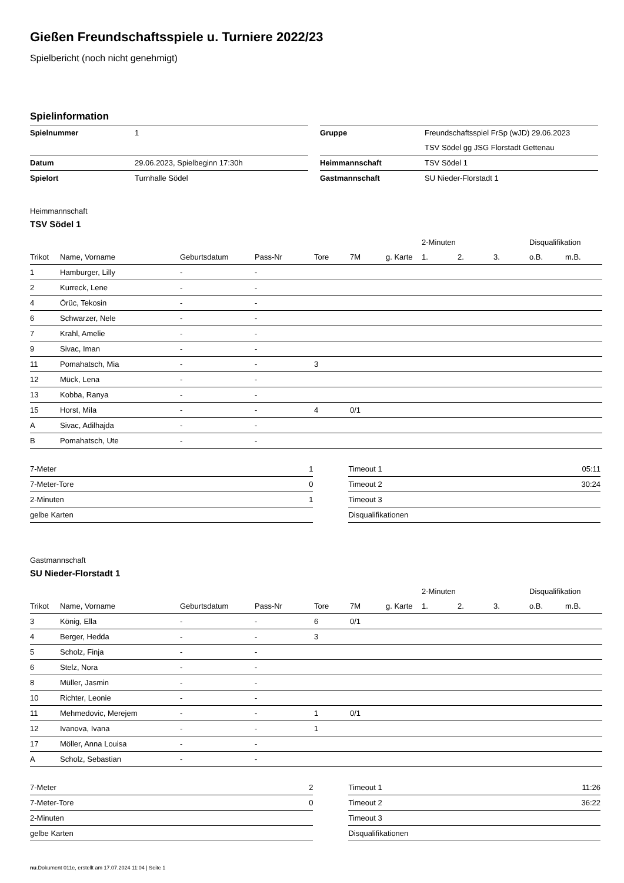Gießen Freundschaftsspiele u. Turniere 2022/23
Spielbericht (noch nicht genehmigt)
Spielinformation
| Spielnummer | 1 |
| Datum | 29.06.2023, Spielbeginn 17:30h |
| Spielort | Turnhalle Södel |
| Gruppe | Freundschaftsspiel FrSp (wJD) 29.06.2023 |
| | TSV Södel gg JSG Florstadt Gettenau |
| Heimmannschaft | TSV Södel 1 |
| Gastmannschaft | SU Nieder-Florstadt 1 |
Heimmannschaft
TSV Södel 1
| | | | | | | | 2-Minuten | | | Disqualifikation | |
| --- | --- | --- | --- | --- | --- | --- | --- | --- | --- | --- | --- |
| Trikot | Name, Vorname | Geburtsdatum | Pass-Nr | Tore | 7M | g. Karte | 1. | 2. | 3. | o.B. | m.B. |
| 1 | Hamburger, Lilly | - | - | | | | | | | | |
| 2 | Kurreck, Lene | - | - | | | | | | | | |
| 4 | Örüc, Tekosin | - | - | | | | | | | | |
| 6 | Schwarzer, Nele | - | - | | | | | | | | |
| 7 | Krahl, Amelie | - | - | | | | | | | | |
| 9 | Sivac, Iman | - | - | | | | | | | | |
| 11 | Pomahatsch, Mia | - | - | 3 | | | | | | | |
| 12 | Mück, Lena | - | - | | | | | | | | |
| 13 | Kobba, Ranya | - | - | | | | | | | | |
| 15 | Horst, Mila | - | - | 4 | 0/1 | | | | | | |
| A | Sivac, Adilhajda | - | - | | | | | | | | |
| B | Pomahatsch, Ute | - | - | | | | | | | | |
| 7-Meter | 1 |
| 7-Meter-Tore | 0 |
| 2-Minuten | 1 |
| gelbe Karten | |
| Timeout 1 | 05:11 |
| Timeout 2 | 30:24 |
| Timeout 3 | |
| Disqualifikationen | |
Gastmannschaft
SU Nieder-Florstadt 1
| | | | | | | | 2-Minuten | | | Disqualifikation | |
| --- | --- | --- | --- | --- | --- | --- | --- | --- | --- | --- | --- |
| Trikot | Name, Vorname | Geburtsdatum | Pass-Nr | Tore | 7M | g. Karte | 1. | 2. | 3. | o.B. | m.B. |
| 3 | König, Ella | - | - | 6 | 0/1 | | | | | | |
| 4 | Berger, Hedda | - | - | 3 | | | | | | | |
| 5 | Scholz, Finja | - | - | | | | | | | | |
| 6 | Stelz, Nora | - | - | | | | | | | | |
| 8 | Müller, Jasmin | - | - | | | | | | | | |
| 10 | Richter, Leonie | - | - | | | | | | | | |
| 11 | Mehmedovic, Merejem | - | - | 1 | 0/1 | | | | | | |
| 12 | Ivanova, Ivana | - | - | 1 | | | | | | | |
| 17 | Möller, Anna Louisa | - | - | | | | | | | | |
| A | Scholz, Sebastian | - | - | | | | | | | | |
| 7-Meter | 2 |
| 7-Meter-Tore | 0 |
| 2-Minuten | |
| gelbe Karten | |
| Timeout 1 | 11:26 |
| Timeout 2 | 36:22 |
| Timeout 3 | |
| Disqualifikationen | |
nu.Dokument 011e, erstellt am 17.07.2024 11:04 | Seite 1